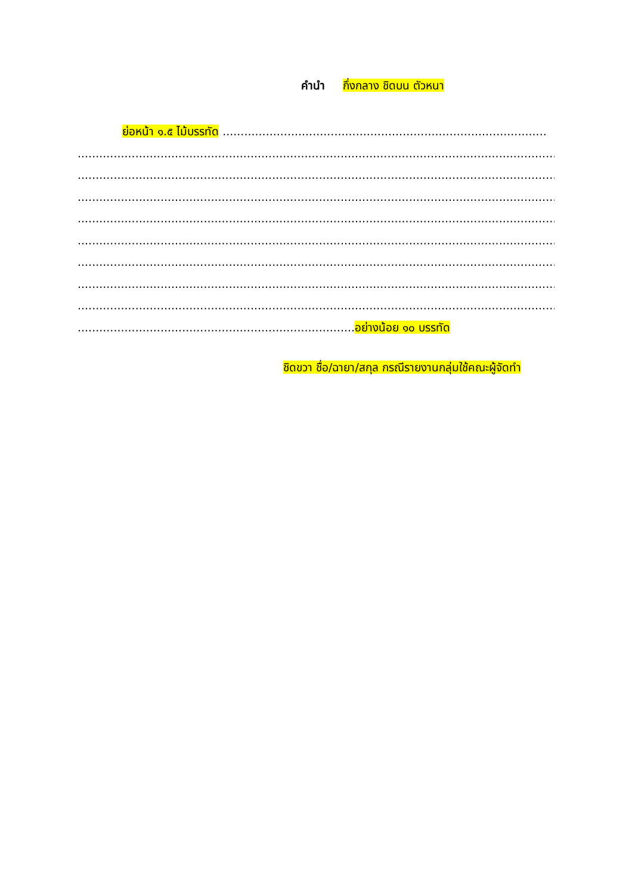คำนำ กึ่งกลาง ชิดบน ตัวหนา
ย่อหน้า ๑.๕ ไม้บรรทัด ..........................................................................................
...........................................................................................................................................
...........................................................................................................................................
...........................................................................................................................................
...........................................................................................................................................
...........................................................................................................................................
...........................................................................................................................................
...........................................................................................................................................
...........................................................................................................................................
.............................................................................อย่างน้อย ๑๐ บรรทัด
ชิดขวา ชื่อ/ฉายา/สกุล กรณีรายงานกลุ่มใช้คณะผู้จัดทำ